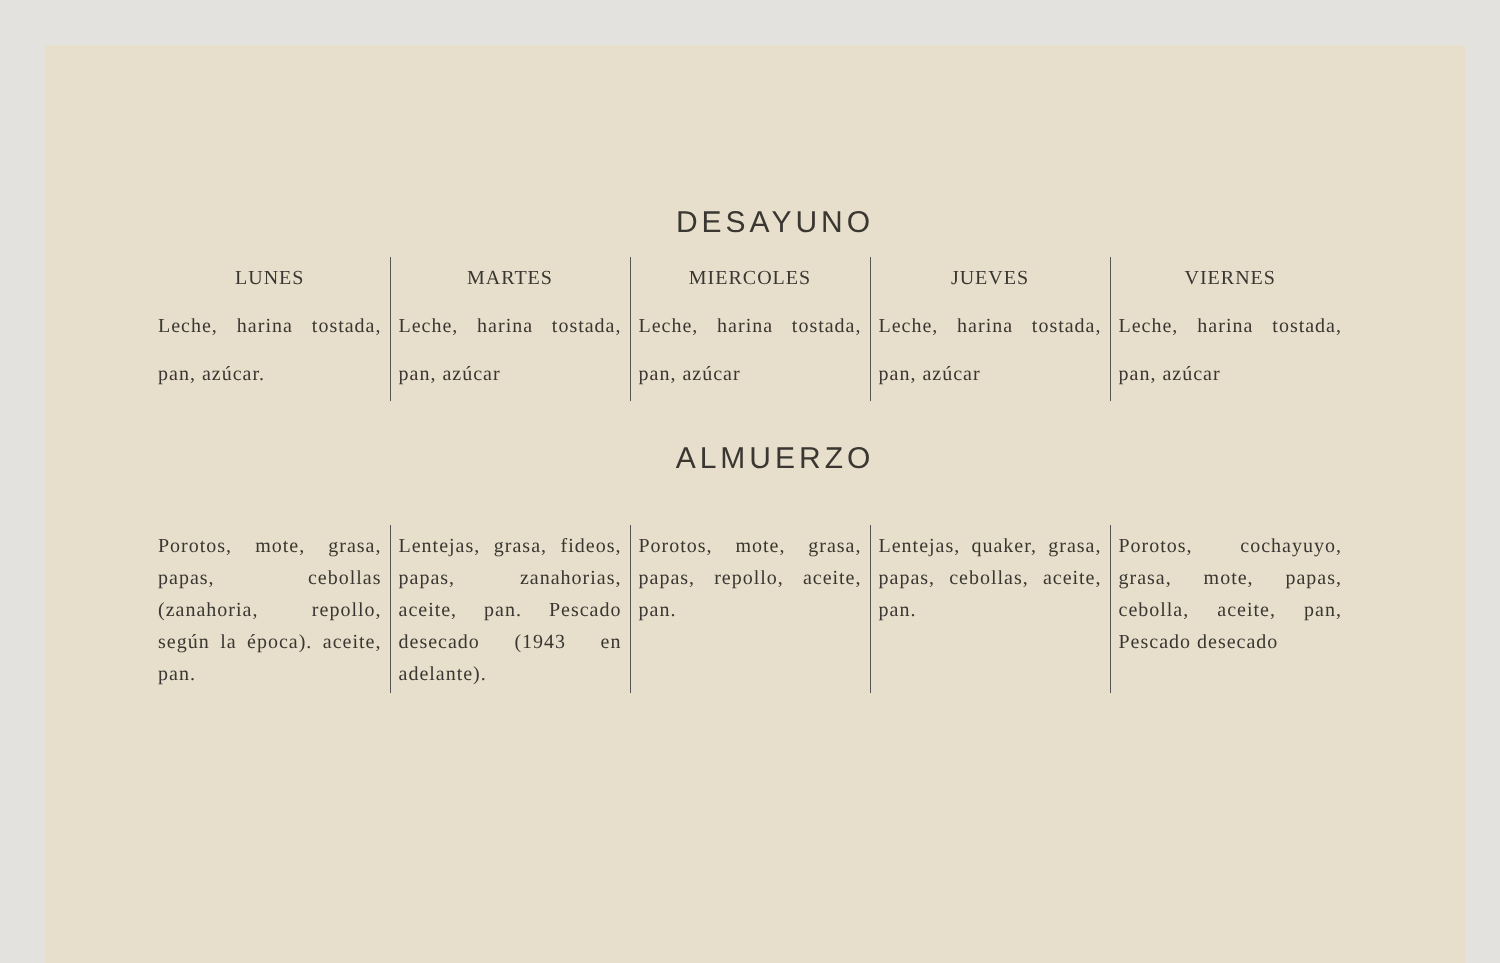DESAYUNO
| LUNES | MARTES | MIERCOLES | JUEVES | VIERNES |
| --- | --- | --- | --- | --- |
| Leche, harina tostada, pan, azúcar. | Leche, harina tostada, pan, azúcar | Leche, harina tostada, pan, azúcar | Leche, harina tostada, pan, azúcar | Leche, harina tostada, pan, azúcar |
ALMUERZO
| Porotos, mote, grasa, papas, cebollas (zanahoria, repollo, según la época). aceite, pan. | Lentejas, grasa, fideos, papas, zanahorias, aceite, pan. Pescado desecado (1943 en adelante). | Porotos, mote, grasa, papas, repollo, aceite, pan. | Lentejas, quaker, grasa, papas, cebollas, aceite, pan. | Porotos, cochayuyo, grasa, mote, papas, cebolla, aceite, pan, Pescado desecado |